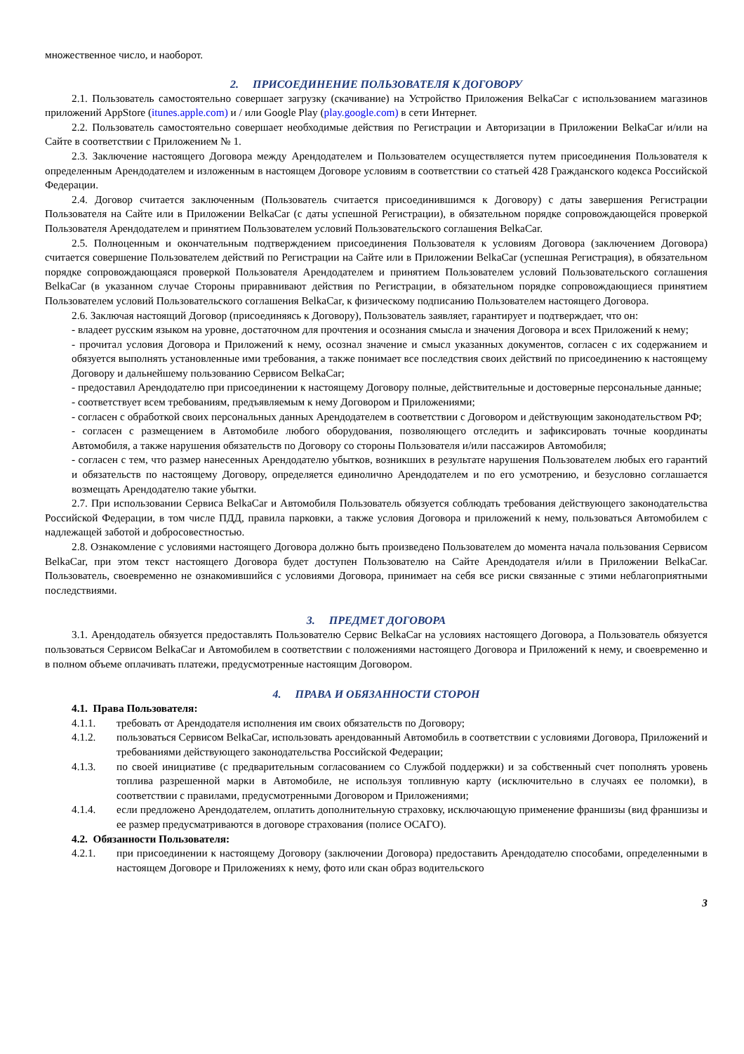множественное число, и наоборот.
2. ПРИСОЕДИНЕНИЕ ПОЛЬЗОВАТЕЛЯ К ДОГОВОРУ
2.1. Пользователь самостоятельно совершает загрузку (скачивание) на Устройство Приложения BelkaCar с использованием магазинов приложений AppStore (itunes.apple.com) и / или Google Play (play.google.com) в сети Интернет.
2.2. Пользователь самостоятельно совершает необходимые действия по Регистрации и Авторизации в Приложении BelkaCar и/или на Сайте в соответствии с Приложением № 1.
2.3. Заключение настоящего Договора между Арендодателем и Пользователем осуществляется путем присоединения Пользователя к определенным Арендодателем и изложенным в настоящем Договоре условиям в соответствии со статьей 428 Гражданского кодекса Российской Федерации.
2.4. Договор считается заключенным (Пользователь считается присоединившимся к Договору) с даты завершения Регистрации Пользователя на Сайте или в Приложении BelkaCar (с даты успешной Регистрации), в обязательном порядке сопровождающейся проверкой Пользователя Арендодателем и принятием Пользователем условий Пользовательского соглашения BelkaCar.
2.5. Полноценным и окончательным подтверждением присоединения Пользователя к условиям Договора (заключением Договора) считается совершение Пользователем действий по Регистрации на Сайте или в Приложении BelkaCar (успешная Регистрация), в обязательном порядке сопровождающаяся проверкой Пользователя Арендодателем и принятием Пользователем условий Пользовательского соглашения BelkaCar (в указанном случае Стороны приравнивают действия по Регистрации, в обязательном порядке сопровождающиеся принятием Пользователем условий Пользовательского соглашения BelkaCar, к физическому подписанию Пользователем настоящего Договора.
2.6. Заключая настоящий Договор (присоединяясь к Договору), Пользователь заявляет, гарантирует и подтверждает, что он:
- владеет русским языком на уровне, достаточном для прочтения и осознания смысла и значения Договора и всех Приложений к нему;
- прочитал условия Договора и Приложений к нему, осознал значение и смысл указанных документов, согласен с их содержанием и обязуется выполнять установленные ими требования, а также понимает все последствия своих действий по присоединению к настоящему Договору и дальнейшему пользованию Сервисом BelkaCar;
- предоставил Арендодателю при присоединении к настоящему Договору полные, действительные и достоверные персональные данные;
- соответствует всем требованиям, предъявляемым к нему Договором и Приложениями;
- согласен с обработкой своих персональных данных Арендодателем в соответствии с Договором и действующим законодательством РФ;
- согласен с размещением в Автомобиле любого оборудования, позволяющего отследить и зафиксировать точные координаты Автомобиля, а также нарушения обязательств по Договору со стороны Пользователя и/или пассажиров Автомобиля;
- согласен с тем, что размер нанесенных Арендодателю убытков, возникших в результате нарушения Пользователем любых его гарантий и обязательств по настоящему Договору, определяется единолично Арендодателем и по его усмотрению, и безусловно соглашается возмещать Арендодателю такие убытки.
2.7. При использовании Сервиса BelkaCar и Автомобиля Пользователь обязуется соблюдать требования действующего законодательства Российской Федерации, в том числе ПДД, правила парковки, а также условия Договора и приложений к нему, пользоваться Автомобилем с надлежащей заботой и добросовестностью.
2.8. Ознакомление с условиями настоящего Договора должно быть произведено Пользователем до момента начала пользования Сервисом BelkaCar, при этом текст настоящего Договора будет доступен Пользователю на Сайте Арендодателя и/или в Приложении BelkaCar. Пользователь, своевременно не ознакомившийся с условиями Договора, принимает на себя все риски связанные с этими неблагоприятными последствиями.
3. ПРЕДМЕТ ДОГОВОРА
3.1. Арендодатель обязуется предоставлять Пользователю Сервис BelkaCar на условиях настоящего Договора, а Пользователь обязуется пользоваться Сервисом BelkaCar и Автомобилем в соответствии с положениями настоящего Договора и Приложений к нему, и своевременно и в полном объеме оплачивать платежи, предусмотренные настоящим Договором.
4. ПРАВА И ОБЯЗАННОСТИ СТОРОН
4.1. Права Пользователя:
4.1.1. требовать от Арендодателя исполнения им своих обязательств по Договору;
4.1.2. пользоваться Сервисом BelkaCar, использовать арендованный Автомобиль в соответствии с условиями Договора, Приложений и требованиями действующего законодательства Российской Федерации;
4.1.3. по своей инициативе (с предварительным согласованием со Службой поддержки) и за собственный счет пополнять уровень топлива разрешенной марки в Автомобиле, не используя топливную карту (исключительно в случаях ее поломки), в соответствии с правилами, предусмотренными Договором и Приложениями;
4.1.4. если предложено Арендодателем, оплатить дополнительную страховку, исключающую применение франшизы (вид франшизы и ее размер предусматриваются в договоре страхования (полисе ОСАГО).
4.2. Обязанности Пользователя:
4.2.1. при присоединении к настоящему Договору (заключении Договора) предоставить Арендодателю способами, определенными в настоящем Договоре и Приложениях к нему, фото или скан образ водительского
3